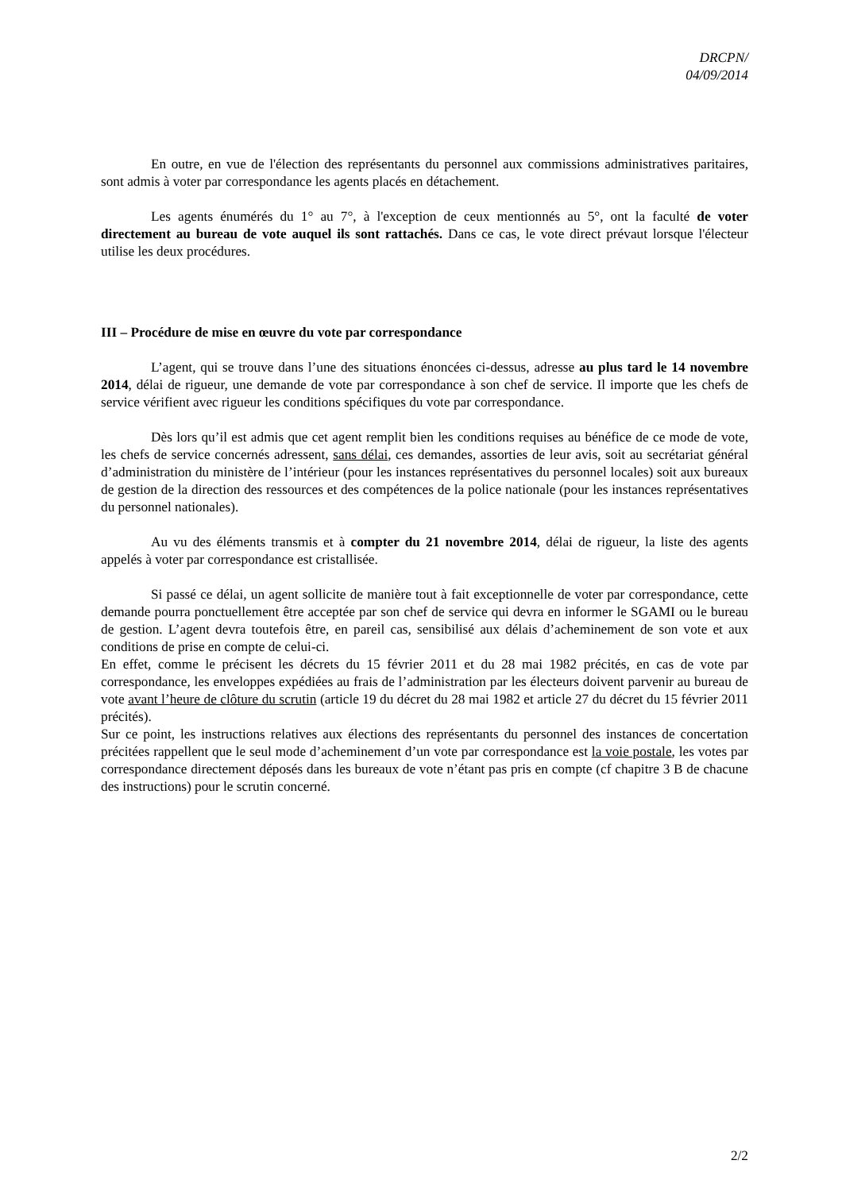DRCPN/
04/09/2014
En outre, en vue de l'élection des représentants du personnel aux commissions administratives paritaires, sont admis à voter par correspondance les agents placés en détachement.
Les agents énumérés du 1° au 7°, à l'exception de ceux mentionnés au 5°, ont la faculté de voter directement au bureau de vote auquel ils sont rattachés. Dans ce cas, le vote direct prévaut lorsque l'électeur utilise les deux procédures.
III – Procédure de mise en œuvre du vote par correspondance
L’agent, qui se trouve dans l’une des situations énoncées ci-dessus, adresse au plus tard le 14 novembre 2014, délai de rigueur, une demande de vote par correspondance à son chef de service. Il importe que les chefs de service vérifient avec rigueur les conditions spécifiques du vote par correspondance.
Dès lors qu’il est admis que cet agent remplit bien les conditions requises au bénéfice de ce mode de vote, les chefs de service concernés adressent, sans délai, ces demandes, assorties de leur avis, soit au secrétariat général d’administration du ministère de l’intérieur (pour les instances représentatives du personnel locales) soit aux bureaux de gestion de la direction des ressources et des compétences de la police nationale (pour les instances représentatives du personnel nationales).
Au vu des éléments transmis et à compter du 21 novembre 2014, délai de rigueur, la liste des agents appelés à voter par correspondance est cristallisée.
Si passé ce délai, un agent sollicite de manière tout à fait exceptionnelle de voter par correspondance, cette demande pourra ponctuellement être acceptée par son chef de service qui devra en informer le SGAMI ou le bureau de gestion. L’agent devra toutefois être, en pareil cas, sensibilisé aux délais d’acheminement de son vote et aux conditions de prise en compte de celui-ci.
En effet, comme le précisent les décrets du 15 février 2011 et du 28 mai 1982 précités, en cas de vote par correspondance, les enveloppes expédiées au frais de l’administration par les électeurs doivent parvenir au bureau de vote avant l’heure de clôture du scrutin (article 19 du décret du 28 mai 1982 et article 27 du décret du 15 février 2011 précités).
Sur ce point, les instructions relatives aux élections des représentants du personnel des instances de concertation précitées rappellent que le seul mode d’acheminement d’un vote par correspondance est la voie postale, les votes par correspondance directement déposés dans les bureaux de vote n’étant pas pris en compte (cf chapitre 3 B de chacune des instructions) pour le scrutin concerné.
2/2